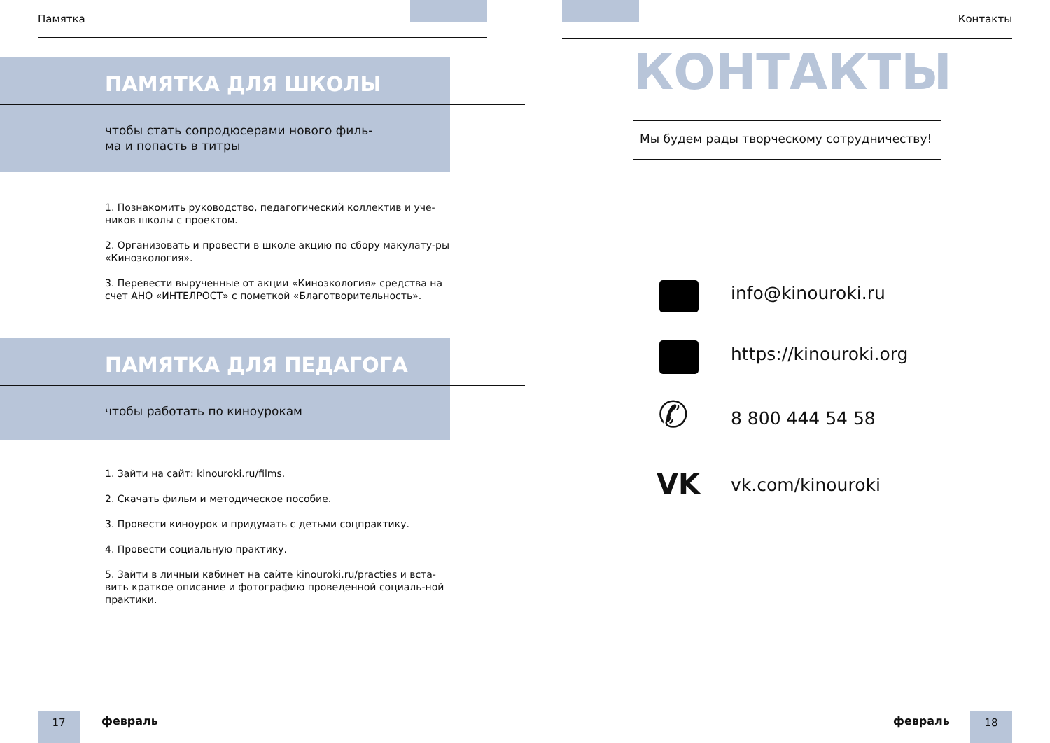Памятка
ПАМЯТКА ДЛЯ ШКОЛЫ
чтобы стать сопродюсерами нового филь-
ма и попасть в титры
1. Познакомить руководство, педагогический коллектив и уче-ников школы с проектом.
2. Организовать и провести в школе акцию по сбору макулату-ры «Киноэкология».
3. Перевести вырученные от акции «Киноэкология» средства на счет АНО «ИНТЕЛРОСТ» с пометкой «Благотворительность».
ПАМЯТКА ДЛЯ ПЕДАГОГА
чтобы работать по киноурокам
1. Зайти на сайт: kinouroki.ru/films.
2. Скачать фильм и методическое пособие.
3. Провести киноурок и придумать с детьми соцпрактику.
4. Провести социальную практику.
5. Зайти в личный кабинет на сайте kinouroki.ru/practies и вста-вить краткое описание и фотографию проведенной социаль-ной практики.
17
февраль
Контакты
КОНТАКТЫ
Мы будем рады творческому сотрудничеству!
info@kinouroki.ru
https://kinouroki.org
✆ 8 800 444 54 58
VK vk.com/kinouroki
февраль
18